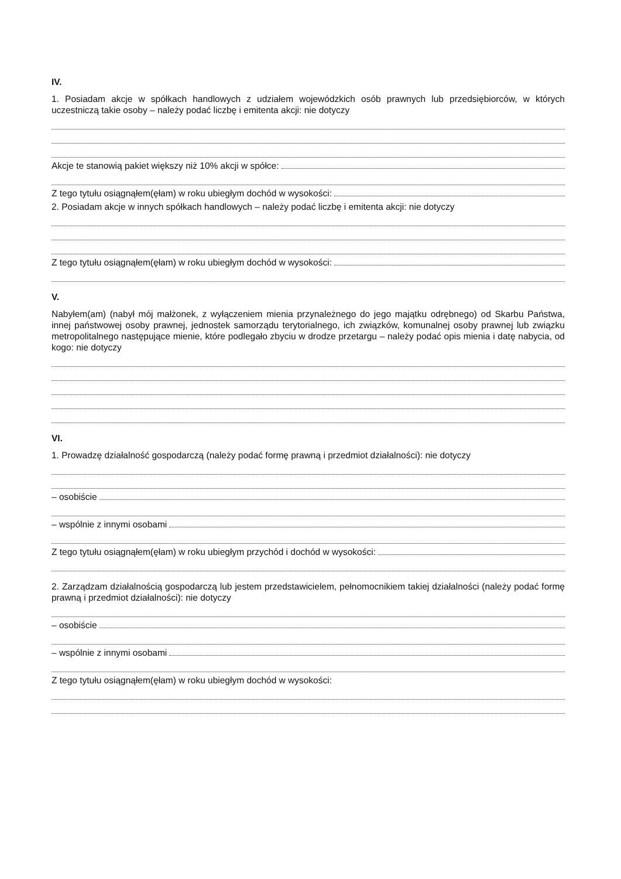IV.
1. Posiadam akcje w spółkach handlowych z udziałem wojewódzkich osób prawnych lub przedsiębiorców, w których uczestniczą takie osoby – należy podać liczbę i emitenta akcji: nie dotyczy
Akcje te stanowią pakiet większy niż 10% akcji w spółce:
Z tego tytułu osiągnąłem(ęłam) w roku ubiegłym dochód w wysokości:
2. Posiadam akcje w innych spółkach handlowych – należy podać liczbę i emitenta akcji: nie dotyczy
Z tego tytułu osiągnąłem(ęłam) w roku ubiegłym dochód w wysokości:
V.
Nabyłem(am) (nabył mój małżonek, z wyłączeniem mienia przynależnego do jego majątku odrębnego) od Skarbu Państwa, innej państwowej osoby prawnej, jednostek samorządu terytorialnego, ich związków, komunalnej osoby prawnej lub związku metropolitalnego następujące mienie, które podlegało zbyciu w drodze przetargu – należy podać opis mienia i datę nabycia, od kogo: nie dotyczy
VI.
1. Prowadzę działalność gospodarczą (należy podać formę prawną i przedmiot działalności): nie dotyczy
– osobiście
– wspólnie z innymi osobami
Z tego tytułu osiągnąłem(ęłam) w roku ubiegłym przychód i dochód w wysokości:
2. Zarządzam działalnością gospodarczą lub jestem przedstawicielem, pełnomocnikiem takiej działalności (należy podać formę prawną i przedmiot działalności): nie dotyczy
– osobiście
– wspólnie z innymi osobami
Z tego tytułu osiągnąłem(ęłam) w roku ubiegłym dochód w wysokości: